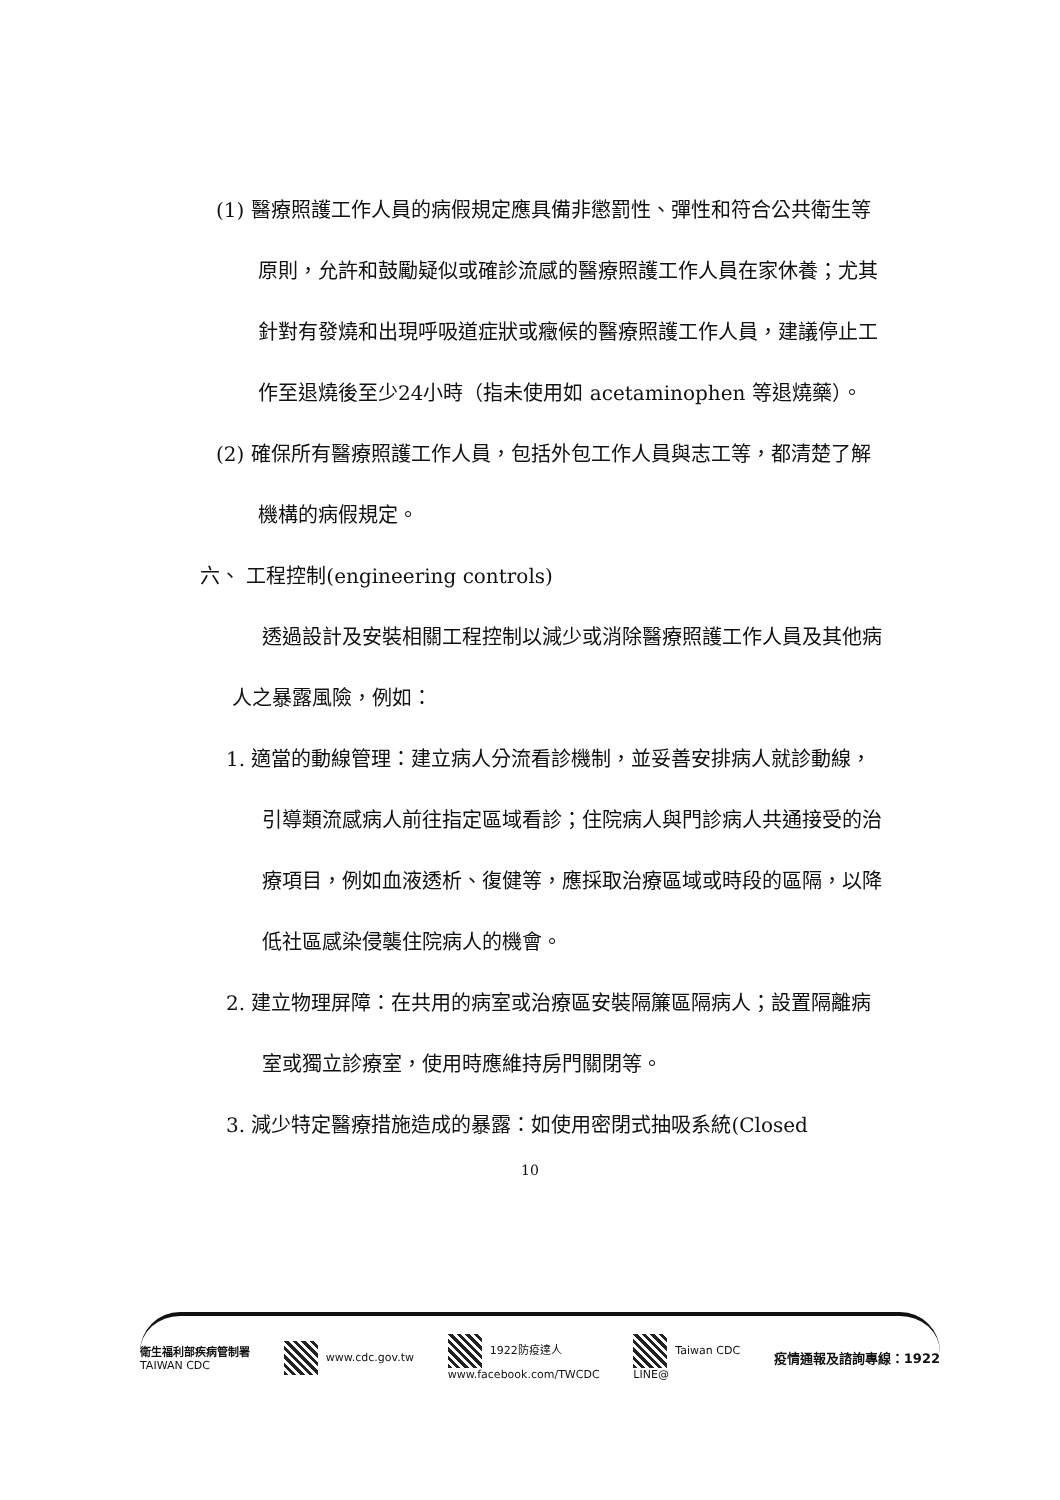(1) 醫療照護工作人員的病假規定應具備非懲罰性、彈性和符合公共衛生等原則，允許和鼓勵疑似或確診流感的醫療照護工作人員在家休養；尤其針對有發燒和出現呼吸道症狀或癥候的醫療照護工作人員，建議停止工作至退燒後至少24小時（指未使用如 acetaminophen 等退燒藥）。
(2) 確保所有醫療照護工作人員，包括外包工作人員與志工等，都清楚了解機構的病假規定。
六、 工程控制(engineering controls)
透過設計及安裝相關工程控制以減少或消除醫療照護工作人員及其他病人之暴露風險，例如：
1. 適當的動線管理：建立病人分流看診機制，並妥善安排病人就診動線，引導類流感病人前往指定區域看診；住院病人與門診病人共通接受的治療項目，例如血液透析、復健等，應採取治療區域或時段的區隔，以降低社區感染侵襲住院病人的機會。
2. 建立物理屏障：在共用的病室或治療區安裝隔簾區隔病人；設置隔離病室或獨立診療室，使用時應維持房門關閉等。
3. 減少特定醫療措施造成的暴露：如使用密閉式抽吸系統(Closed
10
衛生福利部疾病管制署
TAIWAN CDC www.cdc.gov.tw 1922防疫達人
www.facebook.com/TWCDC Taiwan CDC
LINE@ 疫情通報及諮詢專線：1922